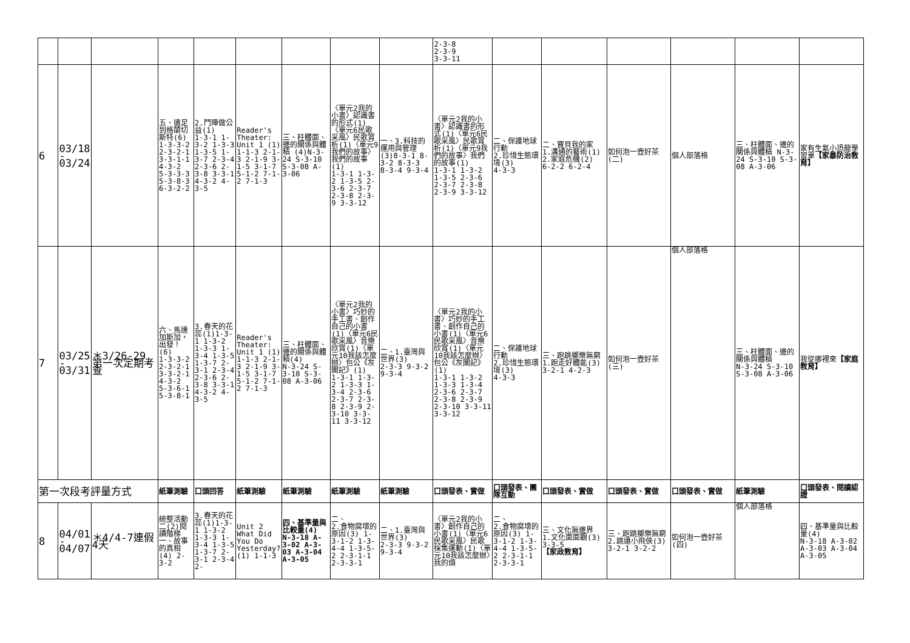| | | | | | | | | | 2-3-8 2-3-9 3-3-11 | | | | | | |
| 6 | 03/18 - 03/24 | | 五、遠足到格蘭切斯特(6) 1-3-3-2 2-3-2-1 3-3-1-1 4-3-2 5-3-3-3 5-3-8-3 6-3-2-2 | 2.鬥陣做公益(1) 1-3-1 1-3-2 1-3-3 1-3-5 1-3-7 2-3-4 2-3-6 2-3-8 3-3-1 4-3-2 4-3-5 | Reader's Theater: Unit 1 (1) 1-1-3 2-1-3 2-1-9 3-1-5 3-1-7 5-1-2 7-1-2 7-1-3 | 三、柱體面、邊的關係與體積 (4)N-3-24 S-3-10 S-3-08 A-3-06 | 〈單元2我的小書〉認識書的形式(1)〈單元6民歌采風〉民歌賞析(1)〈單元9我們的故事〉我們的故事(1) 1-3-1 1-3-2 1-3-5 2-3-6 2-3-7 2-3-8 2-3-9 3-3-12 | 一、3.科技的運用與管理 (3)8-3-1 8-3-2 8-3-3 8-3-4 9-3-4 | 〈單元2我的小書〉認識書的形式(1)〈單元6民歌采風〉民歌賞析(1)〈單元9我們的故事〉我們的故事(1) 1-3-1 1-3-2 1-3-5 2-3-6 2-3-7 2-3-8 2-3-9 3-3-12 | 二、保護地球行動 2.珍惜生態環境(3) 4-3-3 | 二、寶貝我的家 1.溝通的藝術(1) 2.家庭危機(2) 6-2-2 6-2-4 | 如何泡一壺好茶(二) | 個人部落格 | 三、柱體面、邊的關係與體積 N-3-24 S-3-10 S-3-08 A-3-06 | 家有生氣小恐龍學習單 【家暴防治教育】 |
| 7 | 03/25 - 03/31 | ＊3/26-29 第一次定期考查 | 六、馬達加斯加，出發！(6) 1-3-3-2 2-3-2-1 3-3-2-1 4-3-2 5-3-6-1 5-3-8-1 | 3.春天的花蕊(1)1-3-1 1-3-2 1-3-3 1-3-4 1-3-5 1-3-7 2-3-1 2-3-4 2-3-6 2-3-8 3-3-1 4-3-2 4-3-5 | Reader's Theater: Unit 1 (1) 1-1-3 2-1-3 2-1-9 3-1-5 3-1-7 5-1-2 7-1-2 7-1-3 | 三、柱體面、邊的關係與體積(4) N-3-24 S-3-10 S-3-08 A-3-06 | 〈單元2我的小書〉巧妙的手工書、創作自己的小書(1)〈單元6民歌采風〉音樂欣賞(1)〈單元10我該怎麼辦〉包公《灰闌記》(1) 1-3-1 1-3-2 1-3-3 1-3-4 2-3-6 2-3-7 2-3-8 2-3-9 2-3-10 3-3-11 3-3-12 | 二、1.臺灣與世界(3) 2-3-3 9-3-2 9-3-4 | 〈單元2我的小書〉巧妙的手工書、創作自己的小書(1)〈單元6民歌采風〉音樂欣賞(1)〈單元10我該怎麼辦〉包公《灰闌記》(1) 1-3-1 1-3-2 1-3-3 1-3-4 2-3-6 2-3-7 2-3-8 2-3-9 2-3-10 3-3-11 3-3-12 | 二、保護地球行動 2.珍惜生態環境(3) 4-3-3 | 三、跑跳擲樂無窮 1.跑走好體能(3) 3-2-1 4-2-3 | 如何泡一壺好茶(三) | 個人部落格 | 三、柱體面、邊的關係與體積 N-3-24 S-3-10 S-3-08 A-3-06 | 我從哪裡來 【家庭教育】 |
| 第一次段考評量方式 | | | 紙筆測驗 | 口頭回答 | 紙筆測驗 | 紙筆測驗 | 紙筆測驗 | 紙筆測驗 | 口頭發表、實做 | 口頭發表、團隊互動 | 口頭發表、實做 | 口頭發表、實做 | 口頭發表、實做 | 紙筆測驗 | 口頭發表、閱讀認證 |
| 8 | 04/01 - 04/07 | ＊4/4-7連假4天 | 統整活動二(2)閱讀階梯一、故事的真相(4) 2-3-2 | 3.春天的花蕊(1)1-3-1 1-3-2 1-3-3 1-3-4 1-3-5 1-3-7 2-3-1 2-3-4 2- | Unit 2 What Did You Do Yesterday? (1) 1-1-3 | 四、基準量與比較量(4) N-3-18 A-3-02 A-3-03 A-3-04 A-3-05 | 二、 2.食物腐壞的原因(3) 1-3-1-2 1-3-4-4 1-3-5-2 2-3-1-1 2-3-3-1 | 二、1.臺灣與世界(3) 2-3-3 9-3-2 9-3-4 | 〈單元2我的小書〉創作自己的小書(1)〈單元6民歌采風〉民歌採集運動(1)〈單元10我該怎麼辦〉我的煩 | 二、 2.食物腐壞的原因(3) 1-3-1-2 1-3-4-4 1-3-5-2 2-3-1-1 2-3-3-1 | 三、文化無邊界 1.文化面面觀(3) 3-3-5 【家政教育】 | 三、跑跳擲樂無窮 2.跳遠小飛俠(3) 3-2-1 3-2-2 | 如何泡一壺好茶(四) | 個人部落格 | 四、基準量與比較量(4) N-3-18 A-3-02 A-3-03 A-3-04 A-3-05 |